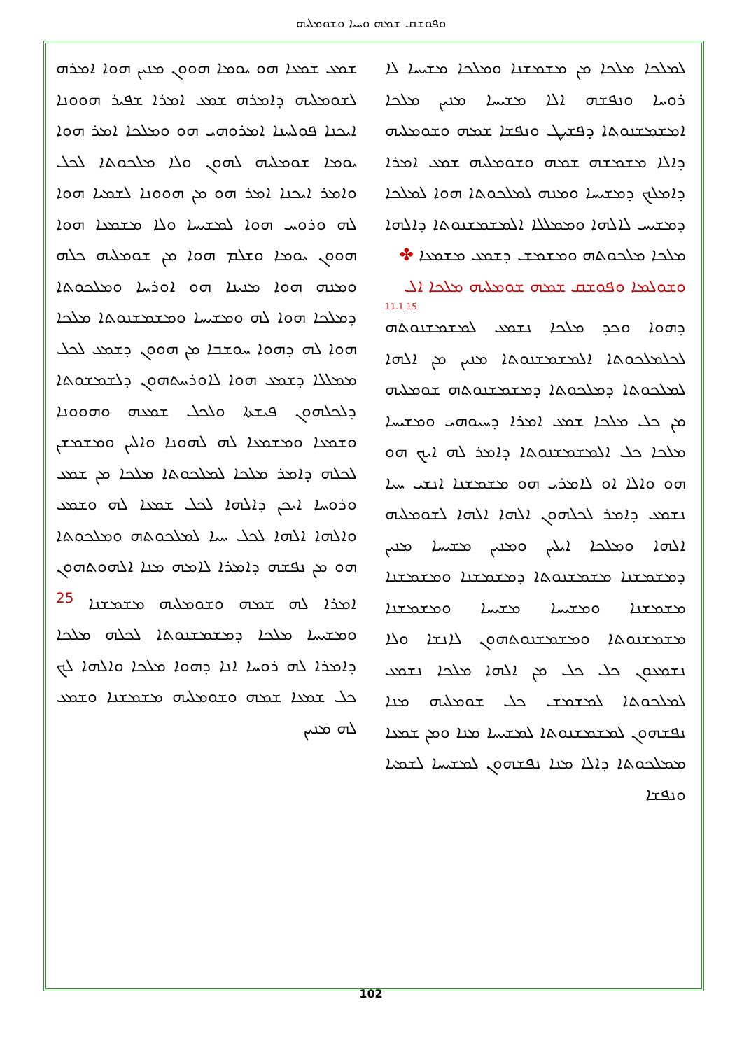ܘܦܘܫܩ ܫܡܗ ܘܚܝܐ ܘܫܘܡܠܝܗ
ܫܡܥ ܫܡܥܐ ܗܘ ܝܘܡܐ ܗܘܘܢ ܡܢܝܢ ܗܘܐ ܐܡܪܗ ܠܫܘܡܠܝܗ ܕܐܡܪܗ ܫܡܥ ܐܡܪܐ ܫܦܝܪ ܗܘܘܢܐ ܐܝܟܢܐ ܦܘܠܚܢܐ ܐܡܪܘܗܝ ܗܘ ܘܡܠܟܐ ܐܡܪ ܗܘܐ ܝܘܡܐ ܫܘܡܠܝܗ ܠܗܘܢ ܘܠܐ ܡܠܟܘܬܐ ܠܟܠ ܘܐܡܪ ܐܝܟܢܐ ܐܡܪ ܗܘ ܡܢ ܗܘܘܢܐ ܠܫܡܝܐ ܗܘܐ ܠܗ ܘܪܘܚ ܗܘܐ ܠܡܫܝܚܐ ܘܠܐ ܡܫܡܥܐ ܗܘܐ ܗܘܘܢ ܝܘܡܐ ܘܫܠܡ ܗܘܐ ܡܢ ܫܘܡܠܝܗ ܟܠܗ ܘܡܢܗ ܗܘܐ ܡܢܝܢܐ ܗܘ ܐܘܪܚܐ ܘܡܠܟܘܬܐ ܕܡܠܟܐ ܗܘܐ ܠܗ ܘܡܫܝܚܐ ܘܡܫܡܫܢܘܬܐ ܡܠܟܐ ܗܘܐ ܠܗ ܕܗܘܐ ܚܘܫܒܐ ܡܢ ܗܘܘܢ ܕܫܡܥ ܠܟܠ ܡܡܠܠܐ ܕܫܡܥ ܗܘܐ ܠܐܘܪܚܬܗܘܢ ܕܠܫܡܫܘܬܐ ܕܠܟܠܗܘܢ ܦܝܫܬܐ ܘܠܟܠ ܫܡܥܗ ܘܗܘܘܢܐ ܘܫܡܥܐ ܘܡܫܡܥܐ ܠܗ ܠܗܘܢܐ ܘܐܠܝܢ ܘܡܫܡܫܢ ܠܟܠܗ ܕܐܡܪ ܡܠܟܐ ܠܡܠܟܘܬܐ ܡܠܟܐ ܡܢ ܫܡܥ ܘܪܘܚܐ ܐܝܟܢ ܕܐܠܗܐ ܠܟܠ ܫܡܥܐ ܠܗ ܘܫܡܥ ܘܐܠܗܐ ܐܠܗܐ ܠܟܠ ܚܝܐ ܠܡܠܟܘܬܗ ܘܡܠܟܘܬܐ ܗܘ ܡܢ ܢܦܫܗ ܕܐܡܪܐ ܠܐܡܗ ܡܢܐ ܐܠܗܘܬܗܘܢ ܐܡܪܐ ܠܗ ܫܡܗ ܘܫܘܡܠܝܗ ܡܫܡܫܢܐ <sup>25</sup> ܘܡܫܝܚܐ ܡܠܟܐ ܕܡܫܡܫܢܘܬܐ ܠܟܠܗ ܡܠܟܐ ܕܐܡܪܐ ܠܗ ܪܘܚܐ ܐܢܐ ܕܗܘܐ ܡܠܟܐ ܘܐܠܗܐ ܠܟ ܟܠ ܫܡܥܐ ܫܡܗ ܘܫܘܡܠܝܗ ܡܫܡܫܢܐ ܘܫܡܥ ܠܗ ܡܢܝܢ
ܠܡܠܟܐ ܡܠܟܐ ܡܢ ܡܫܡܫܢܐ ܘܡܠܟܐ ܡܫܝܚܐ ܠܐ ܪܘܚܐ ܘܢܦܫܗ ܐܠܐ ܡܫܝܚܐ ܡܢܝܢ ܡܠܟܐ ܐܡܫܡܫܢܘܬܐ ܕܦܫܝܛ ܘܢܦܫܐ ܫܡܗ ܘܫܘܡܠܝܗ ܕܐܠܐ ܡܫܡܫܗ ܫܡܗ ܘܫܘܡܠܝܗ ܫܡܥ ܐܡܪܐ ܕܐܡܠܟ ܕܡܫܝܚܐ ܘܡܢܗ ܠܡܠܟܘܬܐ ܗܘܐ ܠܡܠܟܐ ܕܡܫܝܚ ܠܐܠܗܐ ܘܡܡܠܠܐ ܐܠܡܫܡܫܢܘܬܐ ܕܐܠܗܐ ܡܠܟܐ ܡܠܟܘܬܗ ܘܡܫܡܫ ܕܫܡܥ ܡܫܡܥܐ ✤
ܘܫܘܠܡܐ ܘܦܘܫܩ ܫܡܗ ܫܘܡܠܝܗ ܡܠܟܐ ܐܠ
11.1.15
ܕܗܘܐ ܘܟܕ ܡܠܟܐ ܢܫܡܥ ܠܡܫܡܫܢܘܬܗ ܠܟܠܡܠܟܘܬܐ ܐܠܡܫܡܫܢܘܬܐ ܡܢܝܢ ܡܢ ܐܠܗܐ ܠܡܠܟܘܬܐ ܕܡܠܟܘܬܐ ܕܡܫܡܫܢܘܬܗ ܫܘܡܠܝܗ ܡܢ ܟܠ ܡܠܟܐ ܫܡܥ ܐܡܪܐ ܕܚܝܘܗܝ ܘܡܫܝܚܐ ܡܠܟܐ ܟܠ ܐܠܡܫܡܫܢܘܬܐ ܕܐܡܪ ܠܗ ܐܝܟ ܗܘ ܗܘ ܘܐܠܐ ܐܘ ܠܐܡܪܝ ܗܘ ܡܫܡܫܢܐ ܐܢܫܝ ܚܝܐ ܢܫܡܥ ܕܐܡܪ ܠܟܠܗܘܢ ܐܠܗܐ ܐܠܗܐ ܠܫܘܡܠܝܗ ܐܠܗܐ ܘܡܠܟܐ ܐܝܠܝܢ ܘܡܢܝܢ ܡܫܝܚܐ ܡܢܝܢ ܕܡܫܡܫܢܐ ܡܫܡܫܢܘܬܐ ܕܡܫܡܫܢܐ ܘܡܫܡܫܢܐ ܡܫܡܫܢܐ ܘܡܫܝܚܐ ܡܫܝܚܐ ܘܡܫܡܫܢܐ ܡܫܡܫܢܘܬܐ ܘܡܫܡܫܢܘܬܗܘܢ ܠܐܢܫܐ ܘܠܐ ܢܫܡܥܘܢ ܟܠ ܟܠ ܡܢ ܐܠܗܐ ܡܠܟܐ ܢܫܡܥ ܠܡܠܟܘܬܐ ܠܡܫܡܫ ܟܠ ܫܘܡܠܝܗ ܡܢܐ ܢܦܫܗܘܢ ܠܡܫܡܫܢܘܬܐ ܠܡܫܝܚܐ ܡܢܐ ܘܡܢ ܫܡܥܐ ܡܡܠܟܘܬܐ ܕܐܠܐ ܡܢܐ ܢܦܫܗܘܢ ܠܡܫܝܚܐ ܠܫܡܝܐ ܘܢܦܫܐ
102